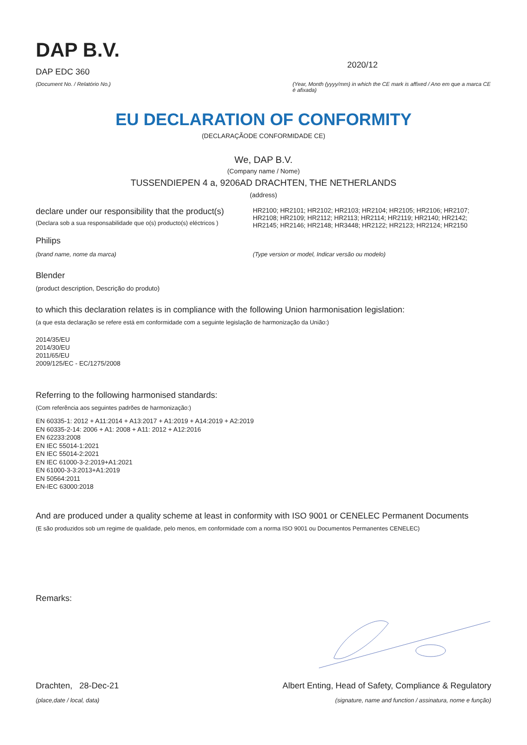DAP B.V.
DAP EDC 360
(Document No. / Relatório No.)
2020/12
(Year, Month (yyyy/mm) in which the CE mark is affixed / Ano em que a marca CE é afixada)
EU DECLARATION OF CONFORMITY
(DECLARAÇÃODE CONFORMIDADE CE)
We, DAP B.V.
(Company name / Nome)
TUSSENDIEPEN 4 a, 9206AD DRACHTEN, THE NETHERLANDS
(address)
declare under our responsibility that the product(s)
(Declara sob a sua responsabilidade que o(s) producto(s) eléctricos )
HR2100; HR2101; HR2102; HR2103; HR2104; HR2105; HR2106; HR2107; HR2108; HR2109; HR2112; HR2113; HR2114; HR2119; HR2140; HR2142; HR2145; HR2146; HR2148; HR3448; HR2122; HR2123; HR2124; HR2150
Philips
(brand name, nome da marca) (Type version or model, Indicar versão ou modelo)
Blender
(product description, Descrição do produto)
to which this declaration relates is in compliance with the following Union harmonisation legislation:
(a que esta declaração se refere está em conformidade com a seguinte legislação de harmonização da União:)
2014/35/EU
2014/30/EU
2011/65/EU
2009/125/EC - EC/1275/2008
Referring to the following harmonised standards:
(Com referência aos seguintes padrões de harmonização:)
EN 60335-1: 2012 + A11:2014 + A13:2017 + A1:2019 + A14:2019 + A2:2019
EN 60335-2-14: 2006 + A1: 2008 + A11: 2012 + A12:2016
EN 62233:2008
EN IEC 55014-1:2021
EN IEC 55014-2:2021
EN IEC 61000-3-2:2019+A1:2021
EN 61000-3-3:2013+A1:2019
EN 50564:2011
EN-IEC 63000:2018
And are produced under a quality scheme at least in conformity with ISO 9001 or CENELEC Permanent Documents
(E são produzidos sob um regime de qualidade, pelo menos, em conformidade com a norma ISO 9001 ou Documentos Permanentes CENELEC)
Remarks:
Drachten, 28-Dec-21
(place,date / local, data)
Albert Enting, Head of Safety, Compliance & Regulatory
(signature, name and function / assinatura, nome e função)